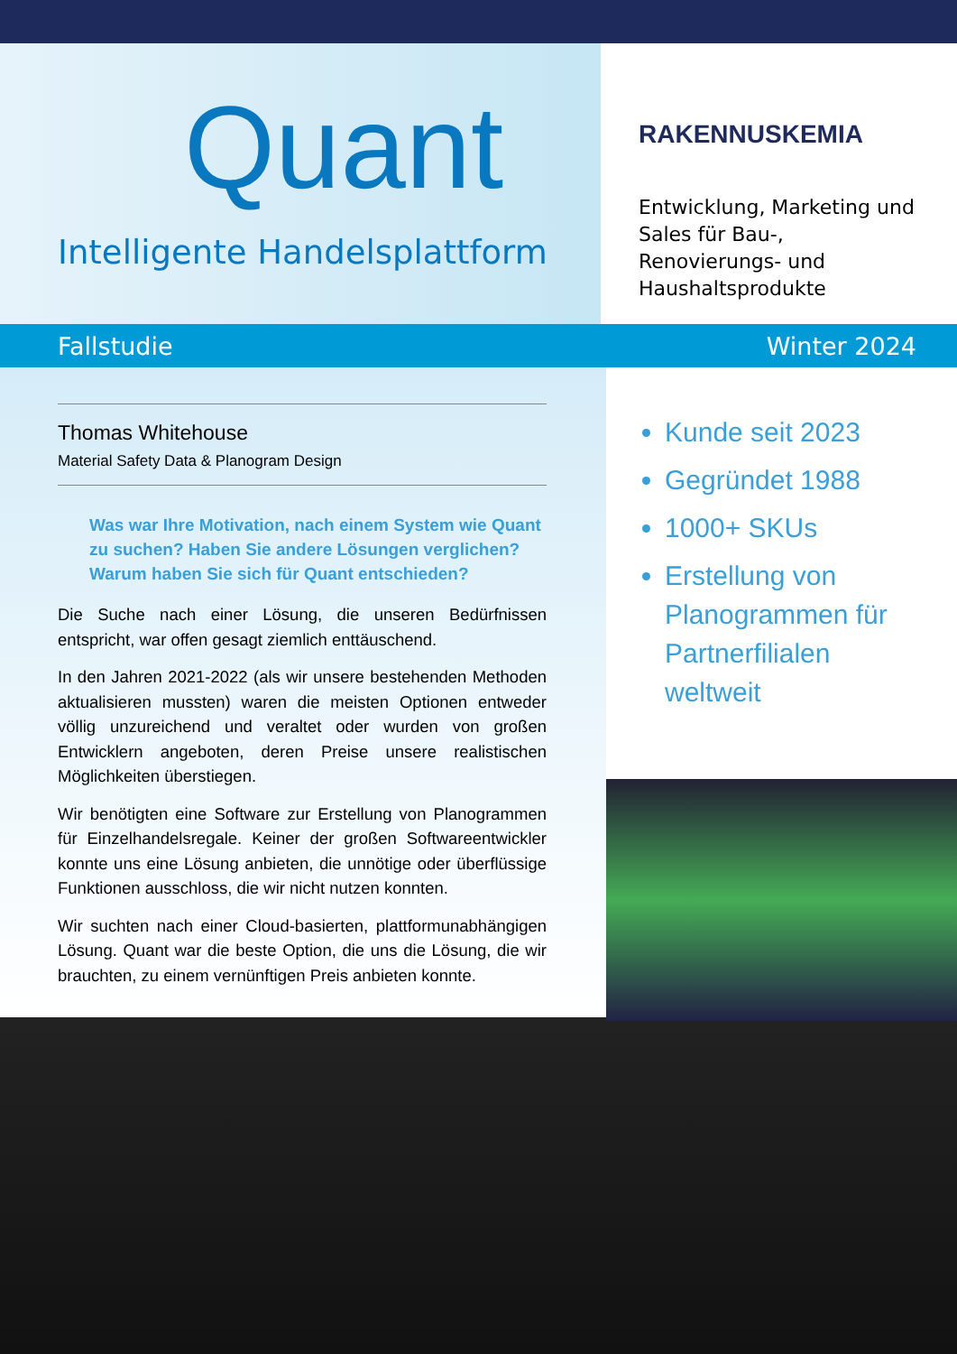Quant
Intelligente Handelsplattform
RAKENNUSKEMIA
Entwicklung, Marketing und Sales für Bau-, Renovierungs- und Haushaltsprodukte
Fallstudie Winter 2024
Thomas Whitehouse
Material Safety Data & Planogram Design
Was war Ihre Motivation, nach einem System wie Quant zu suchen? Haben Sie andere Lösungen verglichen? Warum haben Sie sich für Quant entschieden?
Die Suche nach einer Lösung, die unseren Bedürfnissen entspricht, war offen gesagt ziemlich enttäuschend.
In den Jahren 2021-2022 (als wir unsere bestehenden Methoden aktualisieren mussten) waren die meisten Optionen entweder völlig unzureichend und veraltet oder wurden von großen Entwicklern angeboten, deren Preise unsere realistischen Möglichkeiten überstiegen.
Wir benötigten eine Software zur Erstellung von Planogrammen für Einzelhandelsregale. Keiner der großen Softwareentwickler konnte uns eine Lösung anbieten, die unnötige oder überflüssige Funktionen ausschloss, die wir nicht nutzen konnten.
Wir suchten nach einer Cloud-basierten, plattformunabhängigen Lösung. Quant war die beste Option, die uns die Lösung, die wir brauchten, zu einem vernünftigen Preis anbieten konnte.
Kunde seit 2023
Gegründet 1988
1000+ SKUs
Erstellung von Planogrammen für Partnerfilialen weltweit